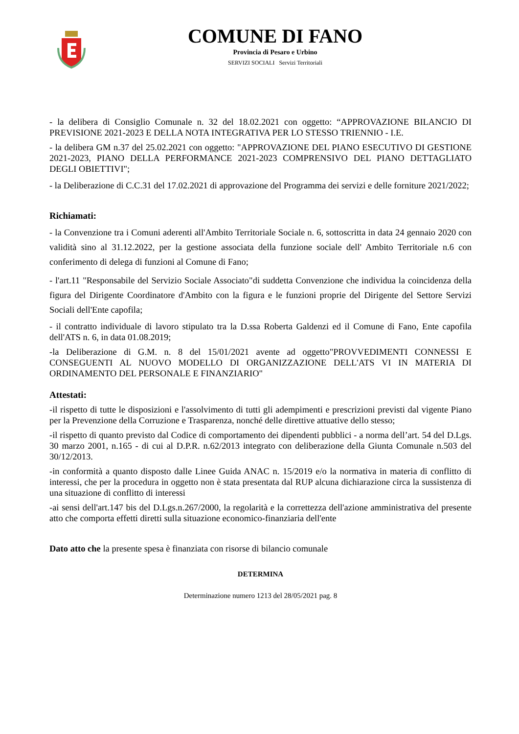COMUNE DI FANO
Provincia di Pesaro e Urbino
SERVIZI SOCIALI Servizi Territoriali
- la delibera di Consiglio Comunale n. 32 del 18.02.2021 con oggetto: “APPROVAZIONE BILANCIO DI PREVISIONE 2021-2023 E DELLA NOTA INTEGRATIVA PER LO STESSO TRIENNIO - I.E.
- la delibera GM n.37 del 25.02.2021 con oggetto: "APPROVAZIONE DEL PIANO ESECUTIVO DI GESTIONE 2021-2023, PIANO DELLA PERFORMANCE 2021-2023 COMPRENSIVO DEL PIANO DETTAGLIATO DEGLI OBIETTIVI";
- la Deliberazione di C.C.31 del 17.02.2021 di approvazione del Programma dei servizi e delle forniture 2021/2022;
Richiamati:
- la Convenzione tra i Comuni aderenti all'Ambito Territoriale Sociale n. 6, sottoscritta in data 24 gennaio 2020 con validità sino al 31.12.2022, per la gestione associata della funzione sociale dell' Ambito Territoriale n.6 con conferimento di delega di funzioni al Comune di Fano;
- l'art.11 "Responsabile del Servizio Sociale Associato"di suddetta Convenzione che individua la coincidenza della figura del Dirigente Coordinatore d'Ambito con la figura e le funzioni proprie del Dirigente del Settore Servizi Sociali dell'Ente capofila;
- il contratto individuale di lavoro stipulato tra la D.ssa Roberta Galdenzi ed il Comune di Fano, Ente capofila dell'ATS n. 6, in data 01.08.2019;
-la Deliberazione di G.M. n. 8 del 15/01/2021 avente ad oggetto"PROVVEDIMENTI CONNESSI E CONSEGUENTI AL NUOVO MODELLO DI ORGANIZZAZIONE DELL'ATS VI IN MATERIA DI ORDINAMENTO DEL PERSONALE E FINANZIARIO"
Attestati:
-il rispetto di tutte le disposizioni e l'assolvimento di tutti gli adempimenti e prescrizioni previsti dal vigente Piano per la Prevenzione della Corruzione e Trasparenza, nonché delle direttive attuative dello stesso;
-il rispetto di quanto previsto dal Codice di comportamento dei dipendenti pubblici - a norma dell’art. 54 del D.Lgs. 30 marzo 2001, n.165 - di cui al D.P.R. n.62/2013 integrato con deliberazione della Giunta Comunale n.503 del 30/12/2013.
-in conformità a quanto disposto dalle Linee Guida ANAC n. 15/2019 e/o la normativa in materia di conflitto di interessi, che per la procedura in oggetto non è stata presentata dal RUP alcuna dichiarazione circa la sussistenza di una situazione di conflitto di interessi
-ai sensi dell'art.147 bis del D.Lgs.n.267/2000, la regolarità e la correttezza dell'azione amministrativa del presente atto che comporta effetti diretti sulla situazione economico-finanziaria dell'ente
Dato atto che la presente spesa è finanziata con risorse di bilancio comunale
DETERMINA
Determinazione numero 1213 del 28/05/2021 pag. 8